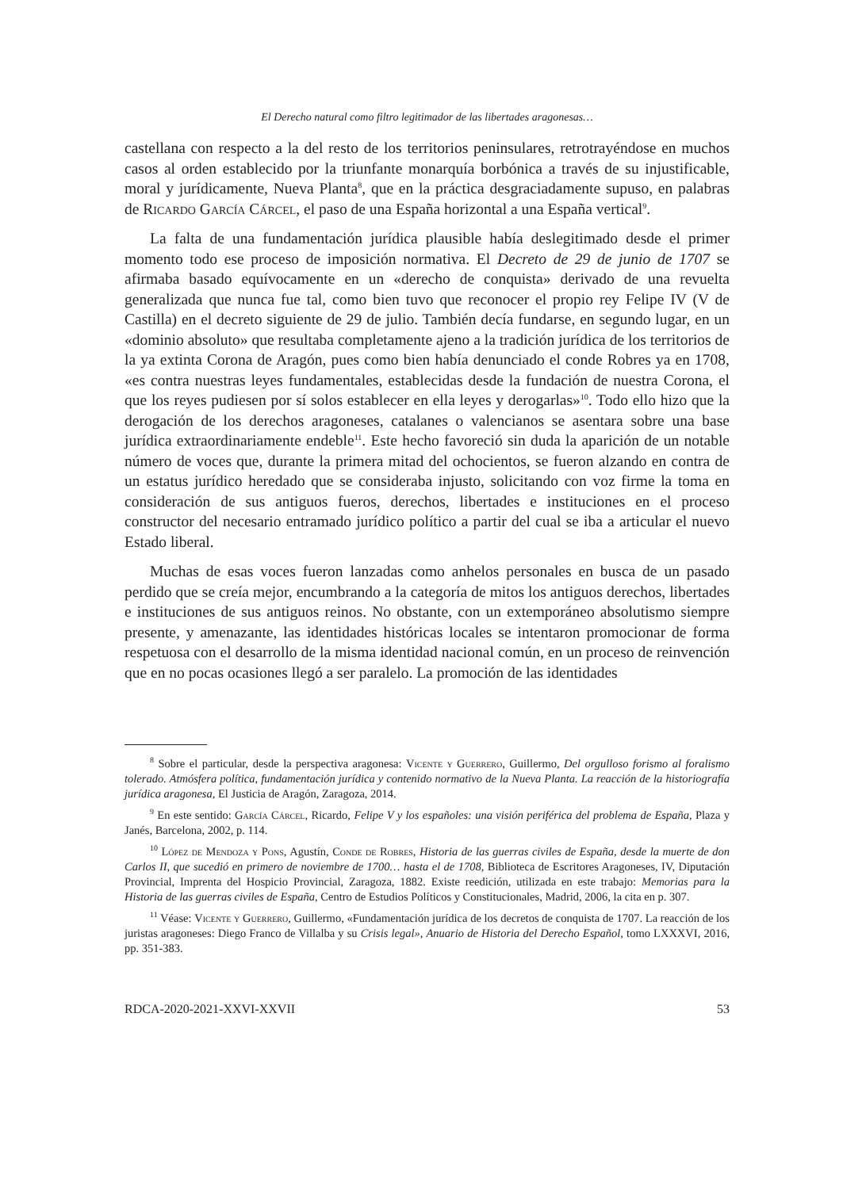El Derecho natural como filtro legitimador de las libertades aragonesas…
castellana con respecto a la del resto de los territorios peninsulares, retrotrayéndose en muchos casos al orden establecido por la triunfante monarquía borbónica a través de su injustificable, moral y jurídicamente, Nueva Planta<sup>8</sup>, que en la práctica desgraciadamente supuso, en palabras de Ricardo García Cárcel, el paso de una España horizontal a una España vertical<sup>9</sup>.
La falta de una fundamentación jurídica plausible había deslegitimado desde el primer momento todo ese proceso de imposición normativa. El Decreto de 29 de junio de 1707 se afirmaba basado equívocamente en un «derecho de conquista» derivado de una revuelta generalizada que nunca fue tal, como bien tuvo que reconocer el propio rey Felipe IV (V de Castilla) en el decreto siguiente de 29 de julio. También decía fundarse, en segundo lugar, en un «dominio absoluto» que resultaba completamente ajeno a la tradición jurídica de los territorios de la ya extinta Corona de Aragón, pues como bien había denunciado el conde Robres ya en 1708, «es contra nuestras leyes fundamentales, establecidas desde la fundación de nuestra Corona, el que los reyes pudiesen por sí solos establecer en ella leyes y derogarlas»<sup>10</sup>. Todo ello hizo que la derogación de los derechos aragoneses, catalanes o valencianos se asentara sobre una base jurídica extraordinariamente endeble<sup>11</sup>. Este hecho favoreció sin duda la aparición de un notable número de voces que, durante la primera mitad del ochocientos, se fueron alzando en contra de un estatus jurídico heredado que se consideraba injusto, solicitando con voz firme la toma en consideración de sus antiguos fueros, derechos, libertades e instituciones en el proceso constructor del necesario entramado jurídico político a partir del cual se iba a articular el nuevo Estado liberal.
Muchas de esas voces fueron lanzadas como anhelos personales en busca de un pasado perdido que se creía mejor, encumbrando a la categoría de mitos los antiguos derechos, libertades e instituciones de sus antiguos reinos. No obstante, con un extemporáneo absolutismo siempre presente, y amenazante, las identidades históricas locales se intentaron promocionar de forma respetuosa con el desarrollo de la misma identidad nacional común, en un proceso de reinvención que en no pocas ocasiones llegó a ser paralelo. La promoción de las identidades
<sup>8</sup> Sobre el particular, desde la perspectiva aragonesa: Vicente y Guerrero, Guillermo, Del orgulloso forismo al foralismo tolerado. Atmósfera política, fundamentación jurídica y contenido normativo de la Nueva Planta. La reacción de la historiografía jurídica aragonesa, El Justicia de Aragón, Zaragoza, 2014.
<sup>9</sup> En este sentido: García Cárcel, Ricardo, Felipe V y los españoles: una visión periférica del problema de España, Plaza y Janés, Barcelona, 2002, p. 114.
<sup>10</sup> López de Mendoza y Pons, Agustín, Conde de Robres, Historia de las guerras civiles de España, desde la muerte de don Carlos II, que sucedió en primero de noviembre de 1700… hasta el de 1708, Biblioteca de Escritores Aragoneses, IV, Diputación Provincial, Imprenta del Hospicio Provincial, Zaragoza, 1882. Existe reedición, utilizada en este trabajo: Memorias para la Historia de las guerras civiles de España, Centro de Estudios Políticos y Constitucionales, Madrid, 2006, la cita en p. 307.
<sup>11</sup> Véase: Vicente y Guerrero, Guillermo, «Fundamentación jurídica de los decretos de conquista de 1707. La reacción de los juristas aragoneses: Diego Franco de Villalba y su Crisis legal», Anuario de Historia del Derecho Español, tomo LXXXVI, 2016, pp. 351-383.
RDCA-2020-2021-XXVI-XXVII 53